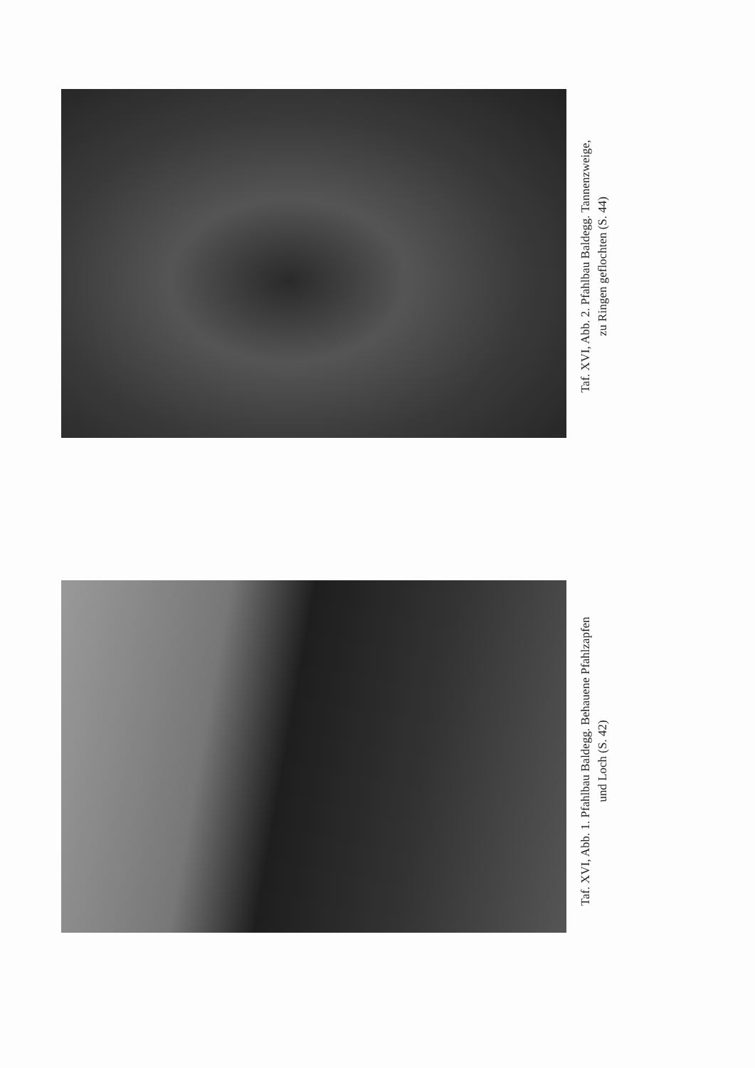Taf. XVI, Abb. 2. Pfahlbau Baldegg. Tannenzweige,
zu Ringen geflochten (S. 44)
Taf. XVI, Abb. 1. Pfahlbau Baldegg. Behauene Pfahlzapfen
und Loch (S. 42)